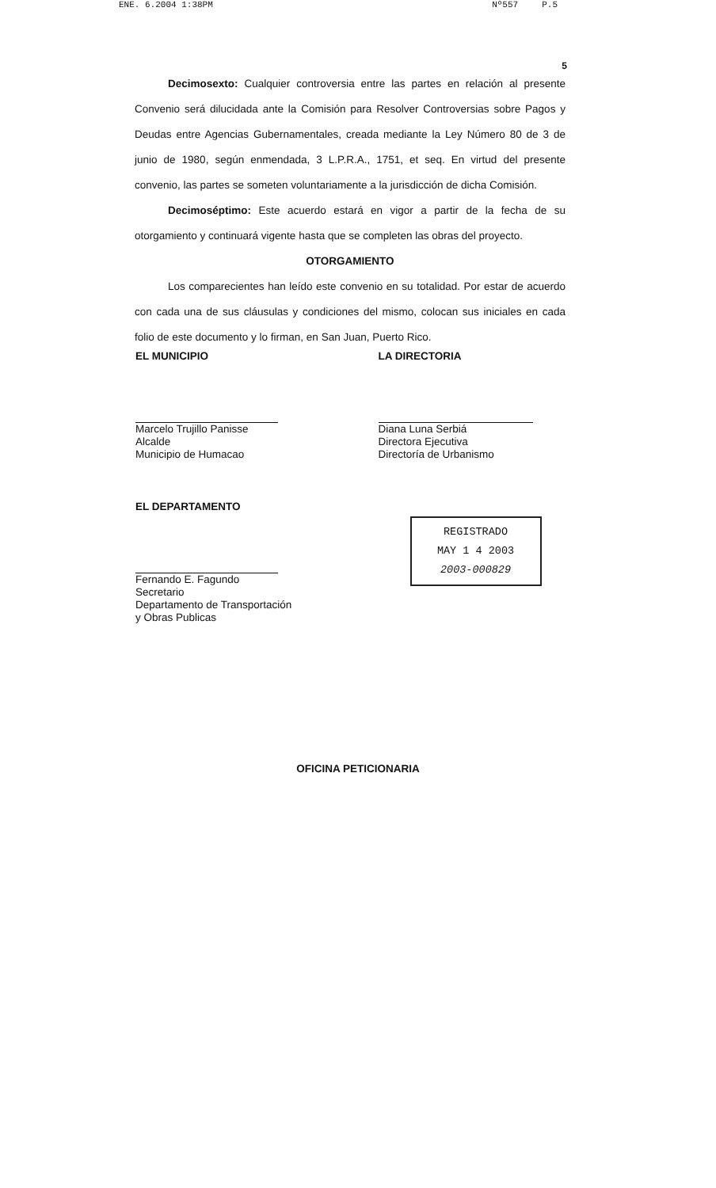ENE. 6.2004 1:38PM Nº557 P.5
5
Decimosexto: Cualquier controversia entre las partes en relación al presente Convenio será dilucidada ante la Comisión para Resolver Controversias sobre Pagos y Deudas entre Agencias Gubernamentales, creada mediante la Ley Número 80 de 3 de junio de 1980, según enmendada, 3 L.P.R.A., 1751, et seq. En virtud del presente convenio, las partes se someten voluntariamente a la jurisdicción de dicha Comisión.
Decimoséptimo: Este acuerdo estará en vigor a partir de la fecha de su otorgamiento y continuará vigente hasta que se completen las obras del proyecto.
OTORGAMIENTO
Los comparecientes han leído este convenio en su totalidad. Por estar de acuerdo con cada una de sus cláusulas y condiciones del mismo, colocan sus iniciales en cada folio de este documento y lo firman, en San Juan, Puerto Rico.
EL MUNICIPIO
Marcelo Trujillo Panisse
Alcalde
Municipio de Humacao
LA DIRECTORIA
Diana Luna Serbiá
Directora Ejecutiva
Directoría de Urbanismo
EL DEPARTAMENTO
Fernando E. Fagundo
Secretario
Departamento de Transportación
y Obras Publicas
REGISTRADO
MAY 1 4 2003
2003-000829
OFICINA PETICIONARIA